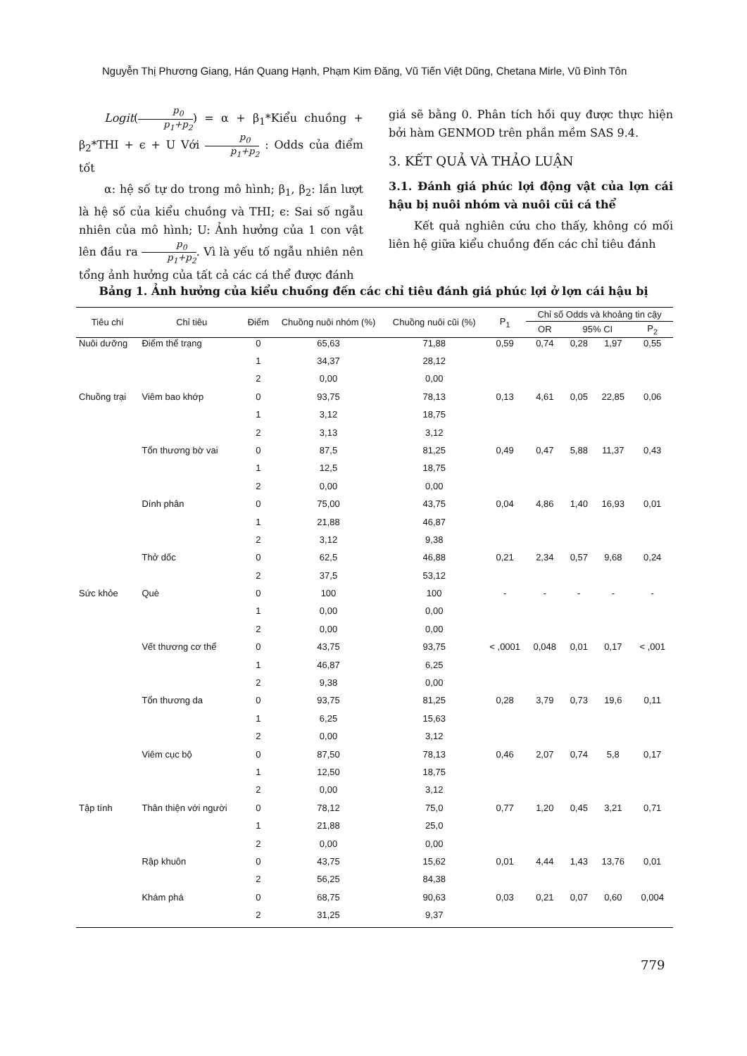Nguyễn Thị Phương Giang, Hán Quang Hạnh, Phạm Kim Đăng, Vũ Tiến Việt Dũng, Chetana Mirle, Vũ Đình Tôn
Logit(p<sub>0</sub> p<sub>1</sub>+p<sub>2</sub>) = α + β<sub>1</sub>*Kiểu chuồng + β<sub>2</sub>*THI + ϵ + U Với p<sub>0</sub> p<sub>1</sub>+p<sub>2</sub> : Odds của điểm tốt
α: hệ số tự do trong mô hình; β<sub>1</sub>, β<sub>2</sub>: lần lượt là hệ số của kiểu chuồng và THI; ϵ: Sai số ngẫu nhiên của mô hình; U: Ảnh hưởng của 1 con vật lên đầu ra p<sub>0</sub> p<sub>1</sub>+p<sub>2</sub>. Vì là yếu tố ngẫu nhiên nên tổng ảnh hưởng của tất cả các cá thể được đánh
giá sẽ bằng 0. Phân tích hồi quy được thực hiện bởi hàm GENMOD trên phần mềm SAS 9.4.
3. KẾT QUẢ VÀ THẢO LUẬN
3.1. Đánh giá phúc lợi động vật của lợn cái hậu bị nuôi nhóm và nuôi cũi cá thể
Kết quả nghiên cứu cho thấy, không có mối liên hệ giữa kiểu chuồng đến các chỉ tiêu đánh
Bảng 1. Ảnh hưởng của kiểu chuồng đến các chỉ tiêu đánh giá phúc lợi ở lợn cái hậu bị
| Tiêu chí | Chỉ tiêu | Điểm | Chuồng nuôi nhóm (%) | Chuồng nuôi cũi (%) | P<sub>1</sub> | Chỉ số Odds và khoảng tin cậy | | | |
| --- | --- | --- | --- | --- | --- | --- | --- | --- | --- |
| | | | | | | OR | 95% CI | | P<sub>2</sub> |
| Nuôi dưỡng | Điểm thể trạng | 0 | 65,63 | 71,88 | 0,59 | 0,74 | 0,28 | 1,97 | 0,55 |
| | | 1 | 34,37 | 28,12 | | | | | |
| | | 2 | 0,00 | 0,00 | | | | | |
| Chuồng trại | Viêm bao khớp | 0 | 93,75 | 78,13 | 0,13 | 4,61 | 0,05 | 22,85 | 0,06 |
| | | 1 | 3,12 | 18,75 | | | | | |
| | | 2 | 3,13 | 3,12 | | | | | |
| | Tổn thương bờ vai | 0 | 87,5 | 81,25 | 0,49 | 0,47 | 5,88 | 11,37 | 0,43 |
| | | 1 | 12,5 | 18,75 | | | | | |
| | | 2 | 0,00 | 0,00 | | | | | |
| | Dính phân | 0 | 75,00 | 43,75 | 0,04 | 4,86 | 1,40 | 16,93 | 0,01 |
| | | 1 | 21,88 | 46,87 | | | | | |
| | | 2 | 3,12 | 9,38 | | | | | |
| | Thở dốc | 0 | 62,5 | 46,88 | 0,21 | 2,34 | 0,57 | 9,68 | 0,24 |
| | | 2 | 37,5 | 53,12 | | | | | |
| Sức khỏe | Què | 0 | 100 | 100 | - | - | - | - | - |
| | | 1 | 0,00 | 0,00 | | | | | |
| | | 2 | 0,00 | 0,00 | | | | | |
| | Vết thương cơ thể | 0 | 43,75 | 93,75 | < ,0001 | 0,048 | 0,01 | 0,17 | < ,001 |
| | | 1 | 46,87 | 6,25 | | | | | |
| | | 2 | 9,38 | 0,00 | | | | | |
| | Tổn thương da | 0 | 93,75 | 81,25 | 0,28 | 3,79 | 0,73 | 19,6 | 0,11 |
| | | 1 | 6,25 | 15,63 | | | | | |
| | | 2 | 0,00 | 3,12 | | | | | |
| | Viêm cục bộ | 0 | 87,50 | 78,13 | 0,46 | 2,07 | 0,74 | 5,8 | 0,17 |
| | | 1 | 12,50 | 18,75 | | | | | |
| | | 2 | 0,00 | 3,12 | | | | | |
| Tập tính | Thân thiện với người | 0 | 78,12 | 75,0 | 0,77 | 1,20 | 0,45 | 3,21 | 0,71 |
| | | 1 | 21,88 | 25,0 | | | | | |
| | | 2 | 0,00 | 0,00 | | | | | |
| | Rập khuôn | 0 | 43,75 | 15,62 | 0,01 | 4,44 | 1,43 | 13,76 | 0,01 |
| | | 2 | 56,25 | 84,38 | | | | | |
| | Khám phá | 0 | 68,75 | 90,63 | 0,03 | 0,21 | 0,07 | 0,60 | 0,004 |
| | | 2 | 31,25 | 9,37 | | | | | |
779